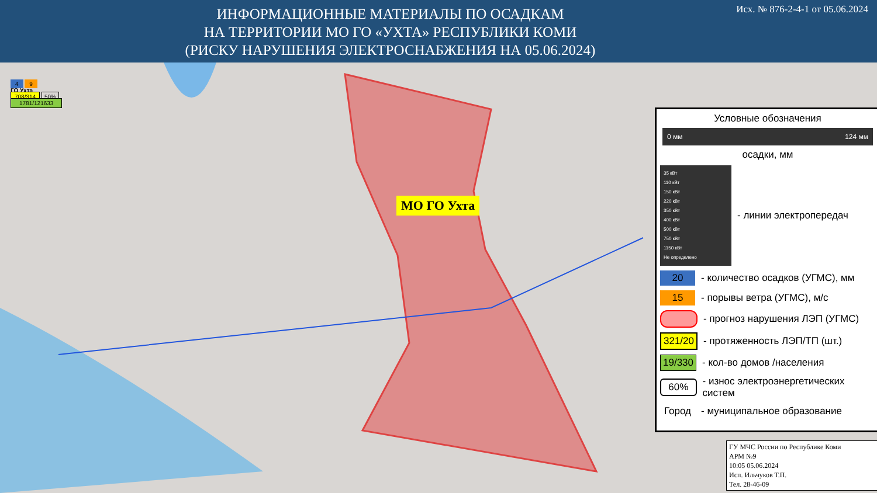ИНФОРМАЦИОННЫЕ МАТЕРИАЛЫ ПО ОСАДКАМ
НА ТЕРРИТОРИИ МО ГО «УХТА» РЕСПУБЛИКИ КОМИ
(РИСКУ НАРУШЕНИЯ ЭЛЕКТРОСНАБЖЕНИЯ НА 05.06.2024)
Исх. № 876-2-4-1 от 05.06.2024
МО ГО Ухта
4 9
ГО Ухта
708/314 50%
1781/121633
Условные обозначения
0 мм 124 мм
осадки, мм
35 кВт
110 кВт
150 кВт
220 кВт
350 кВт
400 кВт
500 кВт
750 кВт
1150 кВт
Не определено
- линии электропередач
20 - количество осадков (УГМС), мм
15 - порывы ветра (УГМС), м/с
- прогноз нарушения ЛЭП (УГМС)
321/20 - протяженность ЛЭП/ТП (шт.)
19/330 - кол-во домов /населения
60% - износ электроэнергетических систем
Город - муниципальное образование
ГУ МЧС России по Республике Коми
АРМ №9
10:05 05.06.2024
Исп. Ильчуков Т.П.
Тел. 28-46-09